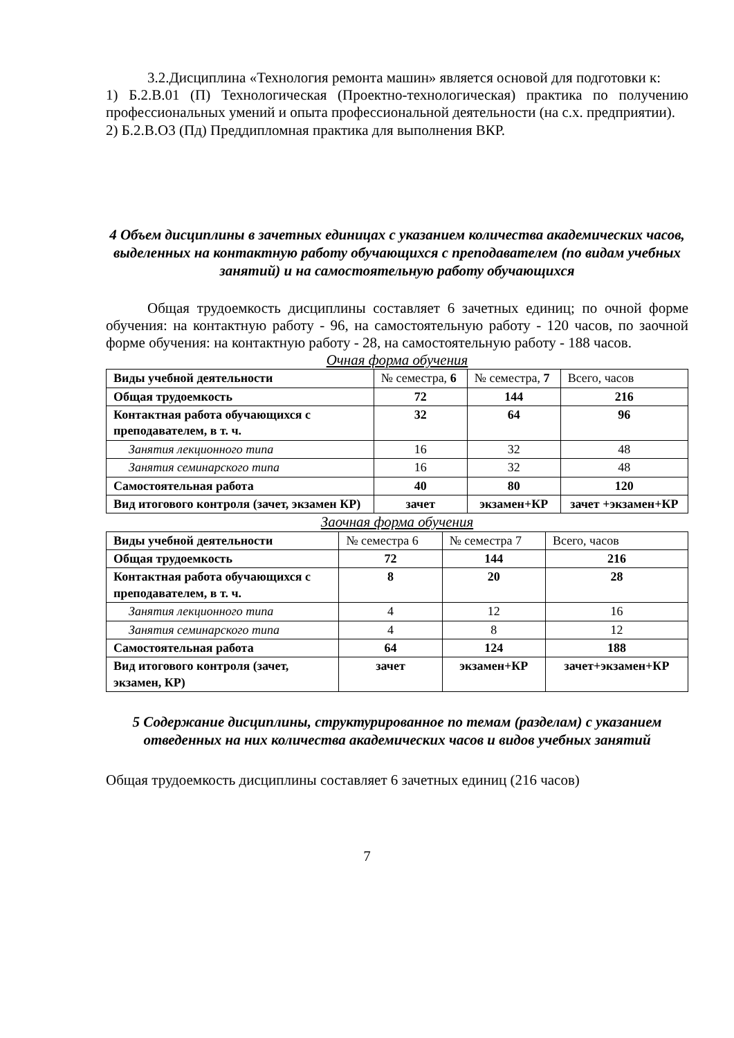3.2.Дисциплина «Технология ремонта машин» является основой для подготовки к:
1) Б.2.В.01 (П) Технологическая (Проектно-технологическая) практика по получению профессиональных умений и опыта профессиональной деятельности (на с.х. предприятии).
2) Б.2.В.О3 (Пд) Преддипломная практика для выполнения ВКР.
4 Объем дисциплины в зачетных единицах с указанием количества академических часов, выделенных на контактную работу обучающихся с преподавателем (по видам учебных занятий) и на самостоятельную работу обучающихся
Общая трудоемкость дисциплины составляет 6 зачетных единиц; по очной форме обучения: на контактную работу - 96, на самостоятельную работу - 120 часов, по заочной форме обучения: на контактную работу - 28, на самостоятельную работу - 188 часов.
Очная форма обучения
| Виды учебной деятельности | № семестра, 6 | № семестра, 7 | Всего, часов |
| Общая трудоемкость | 72 | 144 | 216 |
| Контактная работа обучающихся с преподавателем, в т. ч. | 32 | 64 | 96 |
| Занятия лекционного типа | 16 | 32 | 48 |
| Занятия семинарского типа | 16 | 32 | 48 |
| Самостоятельная работа | 40 | 80 | 120 |
| Вид итогового контроля (зачет, экзамен КР) | зачет | экзамен+КР | зачет +экзамен+КР |
Заочная форма обучения
| Виды учебной деятельности | № семестра 6 | № семестра 7 | Всего, часов |
| Общая трудоемкость | 72 | 144 | 216 |
| Контактная работа обучающихся с преподавателем, в т. ч. | 8 | 20 | 28 |
| Занятия лекционного типа | 4 | 12 | 16 |
| Занятия семинарского типа | 4 | 8 | 12 |
| Самостоятельная работа | 64 | 124 | 188 |
| Вид итогового контроля (зачет, экзамен, КР) | зачет | экзамен+КР | зачет+экзамен+КР |
5 Содержание дисциплины, структурированное по темам (разделам) с указанием отведенных на них количества академических часов и видов учебных занятий
Общая трудоемкость дисциплины составляет 6 зачетных единиц (216 часов)
7